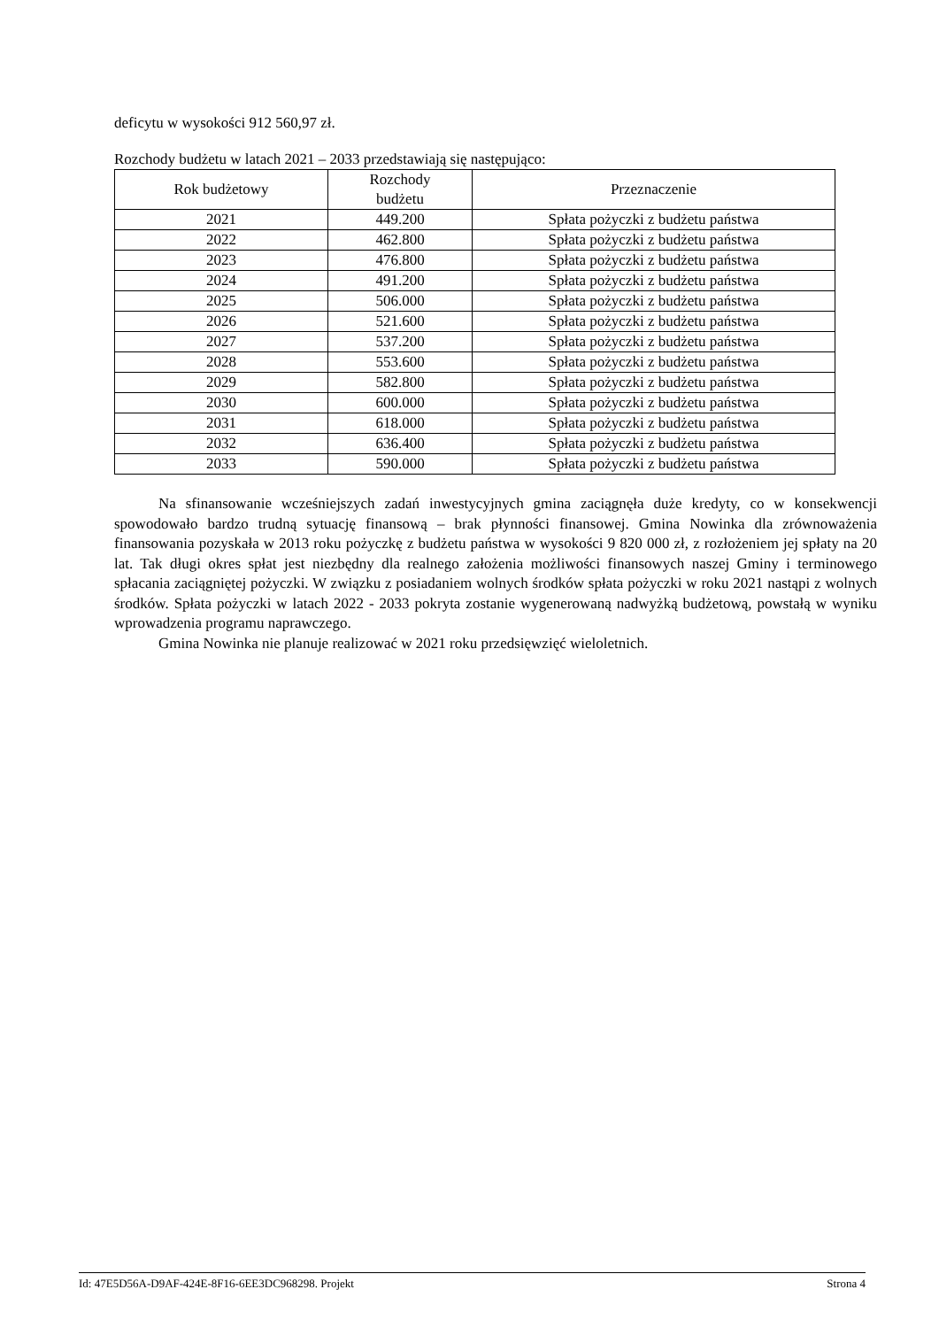deficytu w wysokości 912 560,97 zł.
Rozchody budżetu w latach 2021 – 2033 przedstawiają się następująco:
| Rok budżetowy | Rozchody budżetu | Przeznaczenie |
| --- | --- | --- |
| 2021 | 449.200 | Spłata pożyczki z budżetu państwa |
| 2022 | 462.800 | Spłata pożyczki z budżetu państwa |
| 2023 | 476.800 | Spłata pożyczki z budżetu państwa |
| 2024 | 491.200 | Spłata pożyczki z budżetu państwa |
| 2025 | 506.000 | Spłata pożyczki z budżetu państwa |
| 2026 | 521.600 | Spłata pożyczki z budżetu państwa |
| 2027 | 537.200 | Spłata pożyczki z budżetu państwa |
| 2028 | 553.600 | Spłata pożyczki z budżetu państwa |
| 2029 | 582.800 | Spłata pożyczki z budżetu państwa |
| 2030 | 600.000 | Spłata pożyczki z budżetu państwa |
| 2031 | 618.000 | Spłata pożyczki z budżetu państwa |
| 2032 | 636.400 | Spłata pożyczki z budżetu państwa |
| 2033 | 590.000 | Spłata pożyczki z budżetu państwa |
Na sfinansowanie wcześniejszych zadań inwestycyjnych gmina zaciągnęła duże kredyty, co w konsekwencji spowodowało bardzo trudną sytuację finansową – brak płynności finansowej. Gmina Nowinka dla zrównoważenia finansowania pozyskała w 2013 roku pożyczkę z budżetu państwa w wysokości 9 820 000 zł, z rozłożeniem jej spłaty na 20 lat. Tak długi okres spłat jest niezbędny dla realnego założenia możliwości finansowych naszej Gminy i terminowego spłacania zaciągniętej pożyczki. W związku z posiadaniem wolnych środków spłata pożyczki w roku 2021 nastąpi z wolnych środków. Spłata pożyczki w latach 2022 - 2033 pokryta zostanie wygenerowaną nadwyżką budżetową, powstałą w wyniku wprowadzenia programu naprawczego.
Gmina Nowinka nie planuje realizować w 2021 roku przedsięwzięć wieloletnich.
Id: 47E5D56A-D9AF-424E-8F16-6EE3DC968298. Projekt Strona 4